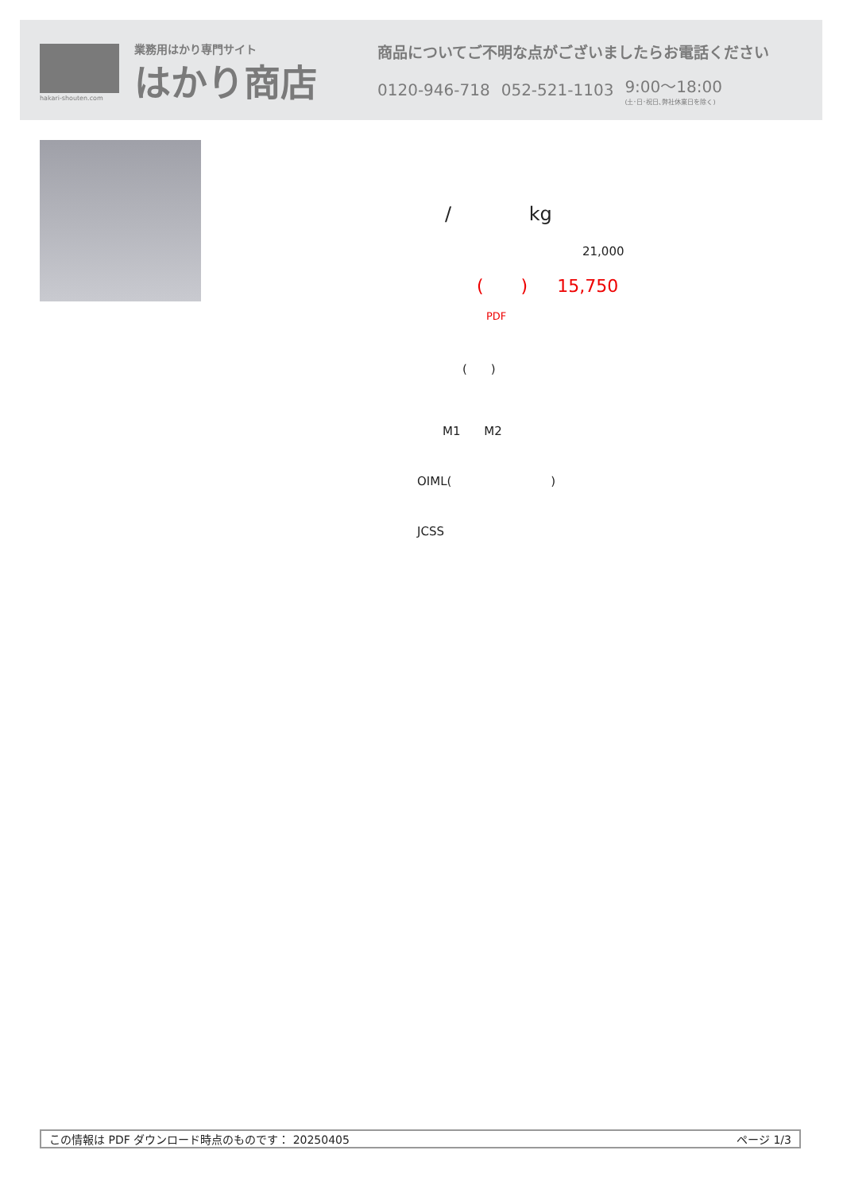hakari-shouten.com
業務用はかり専門サイト
はかり商店
商品についてご不明な点がございましたらお電話ください
0120-946-718 052-521-1103 9:00～18:00
(土･日･祝日､弊社休業日を除く)
/ kg
21,000
( ) 15,750
PDF
( )
M1 M2
OIML( )
JCSS
この情報は PDF ダウンロード時点のものです： 20250405 ページ 1/3